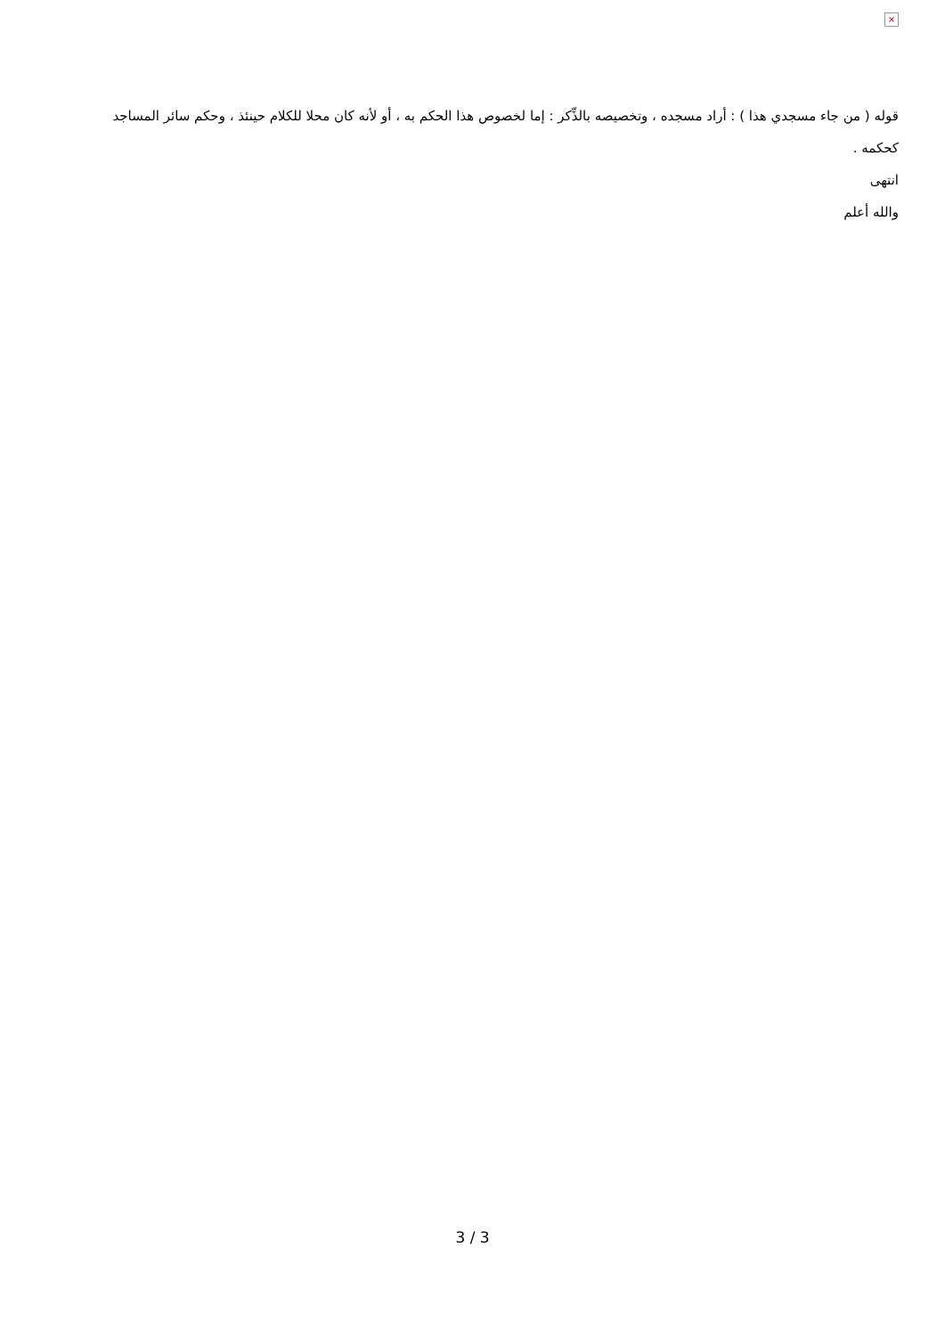×
قوله ( من جاء مسجدي هذا ) : أراد مسجده ، وتخصيصه بالذِّكر : إما لخصوص هذا الحكم به ، أو لأنه كان محلا للكلام حينئذ ، وحكم سائر المساجد كحكمه .
انتهى
والله أعلم
3 / 3